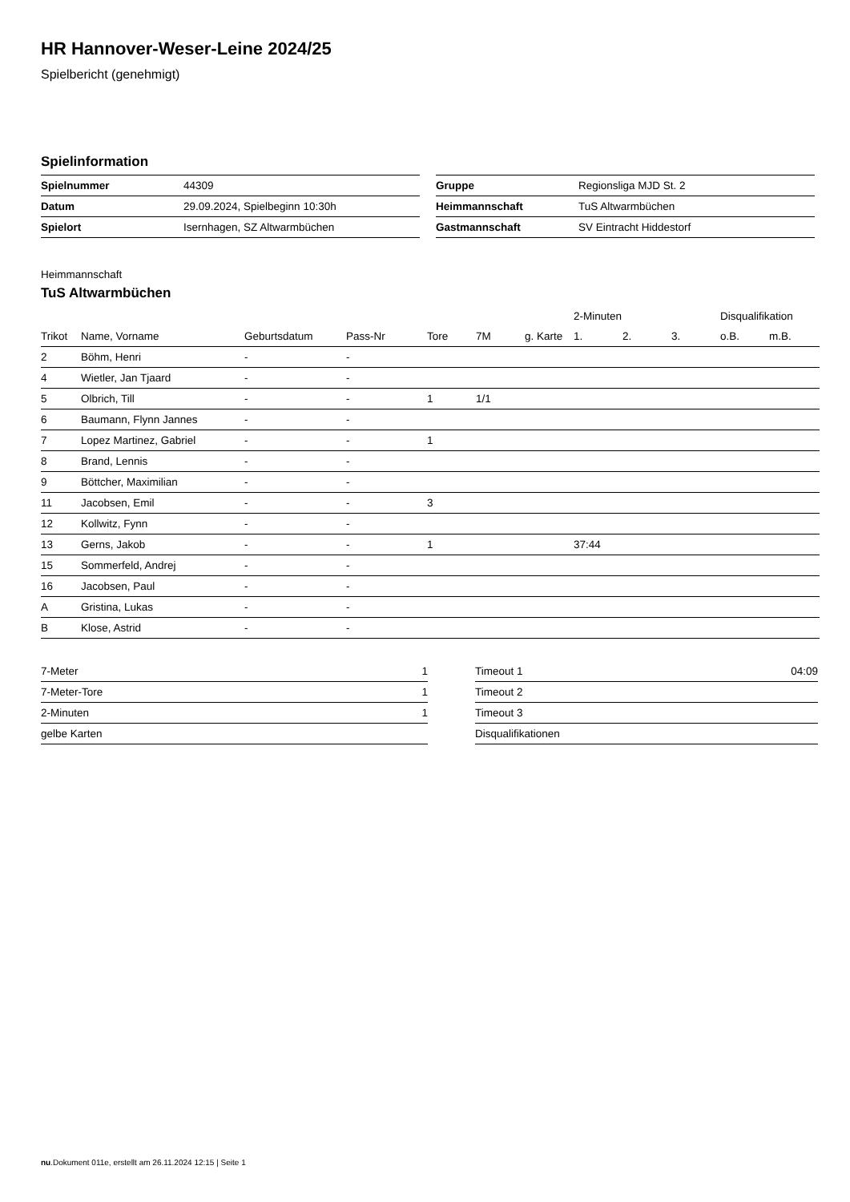HR Hannover-Weser-Leine 2024/25
Spielbericht (genehmigt)
Spielinformation
| Spielnummer | 44309 |
| Datum | 29.09.2024, Spielbeginn 10:30h |
| Spielort | Isernhagen, SZ Altwarmbüchen |
| Gruppe | Regionsliga MJD St. 2 |
| Heimmannschaft | TuS Altwarmbüchen |
| Gastmannschaft | SV Eintracht Hiddestorf |
Heimmannschaft
TuS Altwarmbüchen
| | | | | | | | 2-Minuten | | | Disqualifikation | |
| --- | --- | --- | --- | --- | --- | --- | --- | --- | --- | --- | --- |
| Trikot | Name, Vorname | Geburtsdatum | Pass-Nr | Tore | 7M | g. Karte | 1. | 2. | 3. | o.B. | m.B. |
| 2 | Böhm, Henri | - | - | | | | | | | | |
| 4 | Wietler, Jan Tjaard | - | - | | | | | | | | |
| 5 | Olbrich, Till | - | - | 1 | 1/1 | | | | | | |
| 6 | Baumann, Flynn Jannes | - | - | | | | | | | | |
| 7 | Lopez Martinez, Gabriel | - | - | 1 | | | | | | | |
| 8 | Brand, Lennis | - | - | | | | | | | | |
| 9 | Böttcher, Maximilian | - | - | | | | | | | | |
| 11 | Jacobsen, Emil | - | - | 3 | | | | | | | |
| 12 | Kollwitz, Fynn | - | - | | | | | | | | |
| 13 | Gerns, Jakob | - | - | 1 | | | 37:44 | | | | |
| 15 | Sommerfeld, Andrej | - | - | | | | | | | | |
| 16 | Jacobsen, Paul | - | - | | | | | | | | |
| A | Gristina, Lukas | - | - | | | | | | | | |
| B | Klose, Astrid | - | - | | | | | | | | |
| 7-Meter | 1 |
| 7-Meter-Tore | 1 |
| 2-Minuten | 1 |
| gelbe Karten | |
| Timeout 1 | 04:09 |
| Timeout 2 | |
| Timeout 3 | |
| Disqualifikationen | |
nu.Dokument 011e, erstellt am 26.11.2024 12:15 | Seite 1